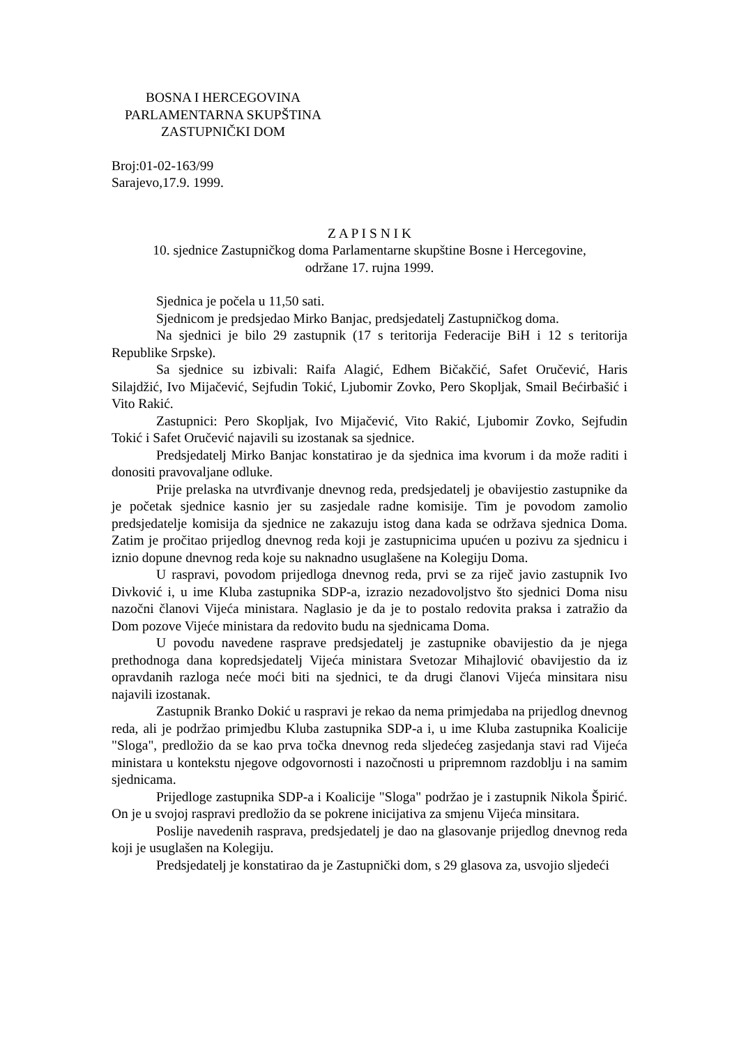BOSNA I HERCEGOVINA
PARLAMENTARNA SKUPŠTINA
ZASTUPNIČKI DOM
Broj:01-02-163/99
Sarajevo,17.9. 1999.
Z A P I S N I K
10. sjednice Zastupničkog doma Parlamentarne skupštine Bosne i Hercegovine,
održane 17. rujna 1999.
Sjednica je počela u 11,50 sati.
Sjednicom je predsjedao Mirko Banjac, predsjedatelj Zastupničkog doma.
Na sjednici je bilo 29 zastupnik (17 s teritorija Federacije BiH i 12 s teritorija Republike Srpske).
Sa sjednice su izbivali: Raifa Alagić, Edhem Bičakčić, Safet Oručević, Haris Silajdžić, Ivo Mijačević, Sejfudin Tokić, Ljubomir Zovko, Pero Skopljak, Smail Bećirbašić i Vito Rakić.
Zastupnici: Pero Skopljak, Ivo Mijačević, Vito Rakić, Ljubomir Zovko, Sejfudin Tokić i Safet Oručević najavili su izostanak sa sjednice.
Predsjedatelj Mirko Banjac konstatirao je da sjednica ima kvorum i da može raditi i donositi pravovaljane odluke.
Prije prelaska na utvrđivanje dnevnog reda, predsjedatelj je obavijestio zastupnike da je početak sjednice kasnio jer su zasjedale radne komisije. Tim je povodom zamolio predsjedatelje komisija da sjednice ne zakazuju istog dana kada se održava sjednica Doma. Zatim je pročitao prijedlog dnevnog reda koji je zastupnicima upućen u pozivu za sjednicu i iznio dopune dnevnog reda koje su naknadno usuglašene na Kolegiju Doma.
U raspravi, povodom prijedloga dnevnog reda, prvi se za riječ javio zastupnik Ivo Divković i, u ime Kluba zastupnika SDP-a, izrazio nezadovoljstvo što sjednici Doma nisu nazočni članovi Vijeća ministara. Naglasio je da je to postalo redovita praksa i zatražio da Dom pozove Vijeće ministara da redovito budu na sjednicama Doma.
U povodu navedene rasprave predsjedatelj je zastupnike obavijestio da je njega prethodnoga dana kopredsjedatelj Vijeća ministara Svetozar Mihajlović obavijestio da iz opravdanih razloga neće moći biti na sjednici, te da drugi članovi Vijeća minsitara nisu najavili izostanak.
Zastupnik Branko Dokić u raspravi je rekao da nema primjedaba na prijedlog dnevnog reda, ali je podržao primjedbu Kluba zastupnika SDP-a i, u ime Kluba zastupnika Koalicije "Sloga", predložio da se kao prva točka dnevnog reda sljedećeg zasjedanja stavi rad Vijeća ministara u kontekstu njegove odgovornosti i nazočnosti u pripremnom razdoblju i na samim sjednicama.
Prijedloge zastupnika SDP-a i Koalicije "Sloga" podržao je i zastupnik Nikola Špirić. On je u svojoj raspravi predložio da se pokrene inicijativa za smjenu Vijeća minsitara.
Poslije navedenih rasprava, predsjedatelj je dao na glasovanje prijedlog dnevnog reda koji je usuglašen na Kolegiju.
Predsjedatelj je konstatirao da je Zastupnički dom, s 29 glasova za, usvojio sljedeći